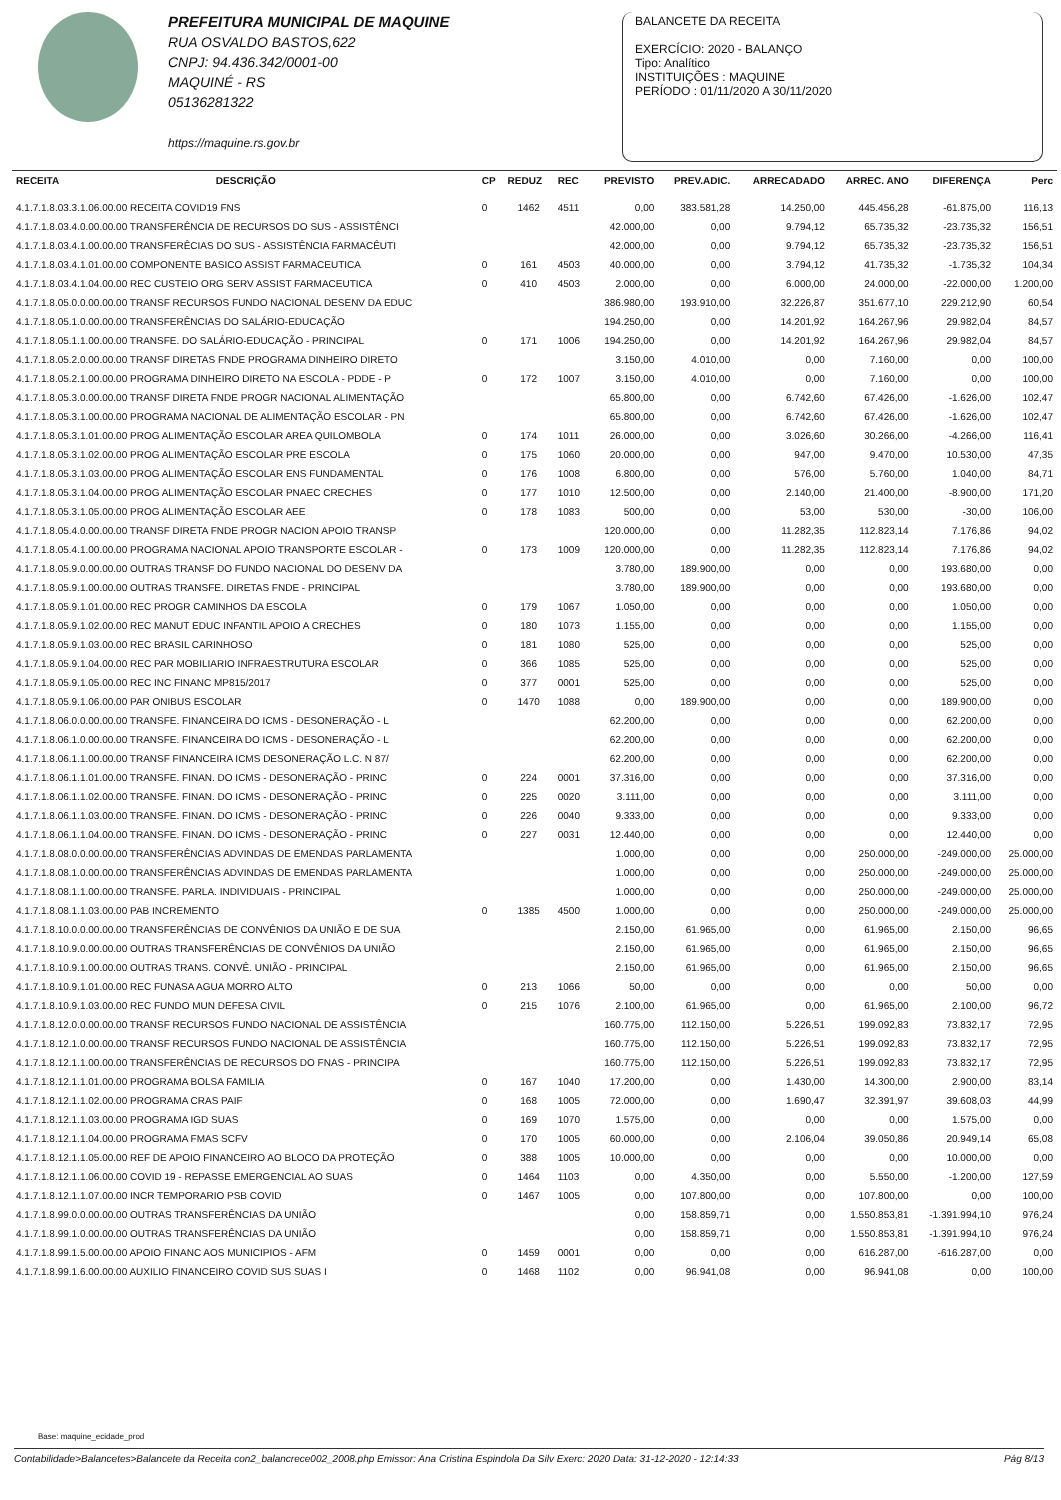PREFEITURA MUNICIPAL DE MAQUINE
RUA OSVALDO BASTOS,622
CNPJ: 94.436.342/0001-00
MAQUINÉ - RS
05136281322
https://maquine.rs.gov.br
BALANCETE DA RECEITA
EXERCÍCIO: 2020 - BALANÇO
Tipo: Analítico
INSTITUIÇÕES : MAQUINE
PERÍODO : 01/11/2020 A 30/11/2020
| RECEITA | DESCRIÇÃO | CP | REDUZ | REC | PREVISTO | PREV.ADIC. | ARRECADADO | ARREC. ANO | DIFERENÇA | Perc |
| --- | --- | --- | --- | --- | --- | --- | --- | --- | --- | --- |
| 4.1.7.1.8.03.3.1.06.00.00 RECEITA COVID19 FNS | | 0 | 1462 | 4511 | 0,00 | 383.581,28 | 14.250,00 | 445.456,28 | -61.875,00 | 116,13 |
| 4.1.7.1.8.03.4.0.00.00.00 TRANSFERÊNCIA DE RECURSOS DO SUS - ASSISTÊNCI | | | | | 42.000,00 | 0,00 | 9.794,12 | 65.735,32 | -23.735,32 | 156,51 |
| 4.1.7.1.8.03.4.1.00.00.00 TRANSFERÊCIAS DO SUS - ASSISTÊNCIA FARMACÊUTI | | | | | 42.000,00 | 0,00 | 9.794,12 | 65.735,32 | -23.735,32 | 156,51 |
| 4.1.7.1.8.03.4.1.01.00.00 COMPONENTE BASICO ASSIST FARMACEUTICA | | 0 | 161 | 4503 | 40.000,00 | 0,00 | 3.794,12 | 41.735,32 | -1.735,32 | 104,34 |
| 4.1.7.1.8.03.4.1.04.00.00 REC CUSTEIO ORG SERV ASSIST FARMACEUTICA | | 0 | 410 | 4503 | 2.000,00 | 0,00 | 6.000,00 | 24.000,00 | -22.000,00 | 1.200,00 |
| 4.1.7.1.8.05.0.0.00.00.00 TRANSF RECURSOS FUNDO NACIONAL DESENV DA EDUC | | | | | 386.980,00 | 193.910,00 | 32.226,87 | 351.677,10 | 229.212,90 | 60,54 |
| 4.1.7.1.8.05.1.0.00.00.00 TRANSFERÊNCIAS DO SALÁRIO-EDUCAÇÃO | | | | | 194.250,00 | 0,00 | 14.201,92 | 164.267,96 | 29.982,04 | 84,57 |
| 4.1.7.1.8.05.1.1.00.00.00 TRANSFE. DO SALÁRIO-EDUCAÇÃO - PRINCIPAL | | 0 | 171 | 1006 | 194.250,00 | 0,00 | 14.201,92 | 164.267,96 | 29.982,04 | 84,57 |
| 4.1.7.1.8.05.2.0.00.00.00 TRANSF DIRETAS FNDE PROGRAMA DINHEIRO DIRETO | | | | | 3.150,00 | 4.010,00 | 0,00 | 7.160,00 | 0,00 | 100,00 |
| 4.1.7.1.8.05.2.1.00.00.00 PROGRAMA DINHEIRO DIRETO NA ESCOLA - PDDE - P | | 0 | 172 | 1007 | 3.150,00 | 4.010,00 | 0,00 | 7.160,00 | 0,00 | 100,00 |
| 4.1.7.1.8.05.3.0.00.00.00 TRANSF DIRETA FNDE PROGR NACIONAL ALIMENTAÇÃO | | | | | 65.800,00 | 0,00 | 6.742,60 | 67.426,00 | -1.626,00 | 102,47 |
| 4.1.7.1.8.05.3.1.00.00.00 PROGRAMA NACIONAL DE ALIMENTAÇÃO ESCOLAR - PN | | | | | 65.800,00 | 0,00 | 6.742,60 | 67.426,00 | -1.626,00 | 102,47 |
| 4.1.7.1.8.05.3.1.01.00.00 PROG ALIMENTAÇÃO ESCOLAR AREA QUILOMBOLA | | 0 | 174 | 1011 | 26.000,00 | 0,00 | 3.026,60 | 30.266,00 | -4.266,00 | 116,41 |
| 4.1.7.1.8.05.3.1.02.00.00 PROG ALIMENTAÇÃO ESCOLAR PRE ESCOLA | | 0 | 175 | 1060 | 20.000,00 | 0,00 | 947,00 | 9.470,00 | 10.530,00 | 47,35 |
| 4.1.7.1.8.05.3.1.03.00.00 PROG ALIMENTAÇÃO ESCOLAR ENS FUNDAMENTAL | | 0 | 176 | 1008 | 6.800,00 | 0,00 | 576,00 | 5.760,00 | 1.040,00 | 84,71 |
| 4.1.7.1.8.05.3.1.04.00.00 PROG ALIMENTAÇÃO ESCOLAR PNAEC CRECHES | | 0 | 177 | 1010 | 12.500,00 | 0,00 | 2.140,00 | 21.400,00 | -8.900,00 | 171,20 |
| 4.1.7.1.8.05.3.1.05.00.00 PROG ALIMENTAÇÃO ESCOLAR AEE | | 0 | 178 | 1083 | 500,00 | 0,00 | 53,00 | 530,00 | -30,00 | 106,00 |
| 4.1.7.1.8.05.4.0.00.00.00 TRANSF DIRETA FNDE PROGR NACION APOIO TRANSP | | | | | 120.000,00 | 0,00 | 11.282,35 | 112.823,14 | 7.176,86 | 94,02 |
| 4.1.7.1.8.05.4.1.00.00.00 PROGRAMA NACIONAL APOIO TRANSPORTE ESCOLAR - | | 0 | 173 | 1009 | 120.000,00 | 0,00 | 11.282,35 | 112.823,14 | 7.176,86 | 94,02 |
| 4.1.7.1.8.05.9.0.00.00.00 OUTRAS TRANSF DO FUNDO NACIONAL DO DESENV DA | | | | | 3.780,00 | 189.900,00 | 0,00 | 0,00 | 193.680,00 | 0,00 |
| 4.1.7.1.8.05.9.1.00.00.00 OUTRAS TRANSFE. DIRETAS FNDE - PRINCIPAL | | | | | 3.780,00 | 189.900,00 | 0,00 | 0,00 | 193.680,00 | 0,00 |
| 4.1.7.1.8.05.9.1.01.00.00 REC PROGR CAMINHOS DA ESCOLA | | 0 | 179 | 1067 | 1.050,00 | 0,00 | 0,00 | 0,00 | 1.050,00 | 0,00 |
| 4.1.7.1.8.05.9.1.02.00.00 REC MANUT EDUC INFANTIL APOIO A CRECHES | | 0 | 180 | 1073 | 1.155,00 | 0,00 | 0,00 | 0,00 | 1.155,00 | 0,00 |
| 4.1.7.1.8.05.9.1.03.00.00 REC BRASIL CARINHOSO | | 0 | 181 | 1080 | 525,00 | 0,00 | 0,00 | 0,00 | 525,00 | 0,00 |
| 4.1.7.1.8.05.9.1.04.00.00 REC PAR MOBILIARIO INFRAESTRUTURA ESCOLAR | | 0 | 366 | 1085 | 525,00 | 0,00 | 0,00 | 0,00 | 525,00 | 0,00 |
| 4.1.7.1.8.05.9.1.05.00.00 REC INC FINANC MP815/2017 | | 0 | 377 | 0001 | 525,00 | 0,00 | 0,00 | 0,00 | 525,00 | 0,00 |
| 4.1.7.1.8.05.9.1.06.00.00 PAR ONIBUS ESCOLAR | | 0 | 1470 | 1088 | 0,00 | 189.900,00 | 0,00 | 0,00 | 189.900,00 | 0,00 |
| 4.1.7.1.8.06.0.0.00.00.00 TRANSFE. FINANCEIRA DO ICMS - DESONERAÇÃO - L | | | | | 62.200,00 | 0,00 | 0,00 | 0,00 | 62.200,00 | 0,00 |
| 4.1.7.1.8.06.1.0.00.00.00 TRANSFE. FINANCEIRA DO ICMS - DESONERAÇÃO - L | | | | | 62.200,00 | 0,00 | 0,00 | 0,00 | 62.200,00 | 0,00 |
| 4.1.7.1.8.06.1.1.00.00.00 TRANSF FINANCEIRA ICMS DESONERAÇÃO L.C. N 87/ | | | | | 62.200,00 | 0,00 | 0,00 | 0,00 | 62.200,00 | 0,00 |
| 4.1.7.1.8.06.1.1.01.00.00 TRANSFE. FINAN. DO ICMS - DESONERAÇÃO - PRINC | | 0 | 224 | 0001 | 37.316,00 | 0,00 | 0,00 | 0,00 | 37.316,00 | 0,00 |
| 4.1.7.1.8.06.1.1.02.00.00 TRANSFE. FINAN. DO ICMS - DESONERAÇÃO - PRINC | | 0 | 225 | 0020 | 3.111,00 | 0,00 | 0,00 | 0,00 | 3.111,00 | 0,00 |
| 4.1.7.1.8.06.1.1.03.00.00 TRANSFE. FINAN. DO ICMS - DESONERAÇÃO - PRINC | | 0 | 226 | 0040 | 9.333,00 | 0,00 | 0,00 | 0,00 | 9.333,00 | 0,00 |
| 4.1.7.1.8.06.1.1.04.00.00 TRANSFE. FINAN. DO ICMS - DESONERAÇÃO - PRINC | | 0 | 227 | 0031 | 12.440,00 | 0,00 | 0,00 | 0,00 | 12.440,00 | 0,00 |
| 4.1.7.1.8.08.0.0.00.00.00 TRANSFERÊNCIAS ADVINDAS DE EMENDAS PARLAMENTA | | | | | 1.000,00 | 0,00 | 0,00 | 250.000,00 | -249.000,00 | 25.000,00 |
| 4.1.7.1.8.08.1.0.00.00.00 TRANSFERÊNCIAS ADVINDAS DE EMENDAS PARLAMENTA | | | | | 1.000,00 | 0,00 | 0,00 | 250.000,00 | -249.000,00 | 25.000,00 |
| 4.1.7.1.8.08.1.1.00.00.00 TRANSFE. PARLA. INDIVIDUAIS - PRINCIPAL | | | | | 1.000,00 | 0,00 | 0,00 | 250.000,00 | -249.000,00 | 25.000,00 |
| 4.1.7.1.8.08.1.1.03.00.00 PAB INCREMENTO | | 0 | 1385 | 4500 | 1.000,00 | 0,00 | 0,00 | 250.000,00 | -249.000,00 | 25.000,00 |
| 4.1.7.1.8.10.0.0.00.00.00 TRANSFERÊNCIAS DE CONVÊNIOS DA UNIÃO E DE SUA | | | | | 2.150,00 | 61.965,00 | 0,00 | 61.965,00 | 2.150,00 | 96,65 |
| 4.1.7.1.8.10.9.0.00.00.00 OUTRAS TRANSFERÊNCIAS DE CONVÊNIOS DA UNIÃO | | | | | 2.150,00 | 61.965,00 | 0,00 | 61.965,00 | 2.150,00 | 96,65 |
| 4.1.7.1.8.10.9.1.00.00.00 OUTRAS TRANS. CONVÊ. UNIÃO - PRINCIPAL | | | | | 2.150,00 | 61.965,00 | 0,00 | 61.965,00 | 2.150,00 | 96,65 |
| 4.1.7.1.8.10.9.1.01.00.00 REC FUNASA AGUA MORRO ALTO | | 0 | 213 | 1066 | 50,00 | 0,00 | 0,00 | 0,00 | 50,00 | 0,00 |
| 4.1.7.1.8.10.9.1.03.00.00 REC FUNDO MUN DEFESA CIVIL | | 0 | 215 | 1076 | 2.100,00 | 61.965,00 | 0,00 | 61.965,00 | 2.100,00 | 96,72 |
| 4.1.7.1.8.12.0.0.00.00.00 TRANSF RECURSOS FUNDO NACIONAL DE ASSISTÊNCIA | | | | | 160.775,00 | 112.150,00 | 5.226,51 | 199.092,83 | 73.832,17 | 72,95 |
| 4.1.7.1.8.12.1.0.00.00.00 TRANSF RECURSOS FUNDO NACIONAL DE ASSISTÊNCIA | | | | | 160.775,00 | 112.150,00 | 5.226,51 | 199.092,83 | 73.832,17 | 72,95 |
| 4.1.7.1.8.12.1.1.00.00.00 TRANSFERÊNCIAS DE RECURSOS DO FNAS - PRINCIPA | | | | | 160.775,00 | 112.150,00 | 5.226,51 | 199.092,83 | 73.832,17 | 72,95 |
| 4.1.7.1.8.12.1.1.01.00.00 PROGRAMA BOLSA FAMILIA | | 0 | 167 | 1040 | 17.200,00 | 0,00 | 1.430,00 | 14.300,00 | 2.900,00 | 83,14 |
| 4.1.7.1.8.12.1.1.02.00.00 PROGRAMA CRAS PAIF | | 0 | 168 | 1005 | 72.000,00 | 0,00 | 1.690,47 | 32.391,97 | 39.608,03 | 44,99 |
| 4.1.7.1.8.12.1.1.03.00.00 PROGRAMA IGD SUAS | | 0 | 169 | 1070 | 1.575,00 | 0,00 | 0,00 | 0,00 | 1.575,00 | 0,00 |
| 4.1.7.1.8.12.1.1.04.00.00 PROGRAMA FMAS SCFV | | 0 | 170 | 1005 | 60.000,00 | 0,00 | 2.106,04 | 39.050,86 | 20.949,14 | 65,08 |
| 4.1.7.1.8.12.1.1.05.00.00 REF DE APOIO FINANCEIRO AO BLOCO DA PROTEÇÃO | | 0 | 388 | 1005 | 10.000,00 | 0,00 | 0,00 | 0,00 | 10.000,00 | 0,00 |
| 4.1.7.1.8.12.1.1.06.00.00 COVID 19 - REPASSE EMERGENCIAL AO SUAS | | 0 | 1464 | 1103 | 0,00 | 4.350,00 | 0,00 | 5.550,00 | -1.200,00 | 127,59 |
| 4.1.7.1.8.12.1.1.07.00.00 INCR TEMPORARIO PSB COVID | | 0 | 1467 | 1005 | 0,00 | 107.800,00 | 0,00 | 107.800,00 | 0,00 | 100,00 |
| 4.1.7.1.8.99.0.0.00.00.00 OUTRAS TRANSFERÊNCIAS DA UNIÃO | | | | | 0,00 | 158.859,71 | 0,00 | 1.550.853,81 | -1.391.994,10 | 976,24 |
| 4.1.7.1.8.99.1.0.00.00.00 OUTRAS TRANSFERÊNCIAS DA UNIÃO | | | | | 0,00 | 158.859,71 | 0,00 | 1.550.853,81 | -1.391.994,10 | 976,24 |
| 4.1.7.1.8.99.1.5.00.00.00 APOIO FINANC AOS MUNICIPIOS - AFM | | 0 | 1459 | 0001 | 0,00 | 0,00 | 0,00 | 616.287,00 | -616.287,00 | 0,00 |
| 4.1.7.1.8.99.1.6.00.00.00 AUXILIO FINANCEIRO COVID SUS SUAS I | | 0 | 1468 | 1102 | 0,00 | 96.941,08 | 0,00 | 96.941,08 | 0,00 | 100,00 |
Base: maquine_ecidade_prod
Contabilidade>Balancetes>Balancete da Receita con2_balancrece002_2008.php Emissor: Ana Cristina Espindola Da Silv Exerc: 2020 Data: 31-12-2020 - 12:14:33 Pág 8/13